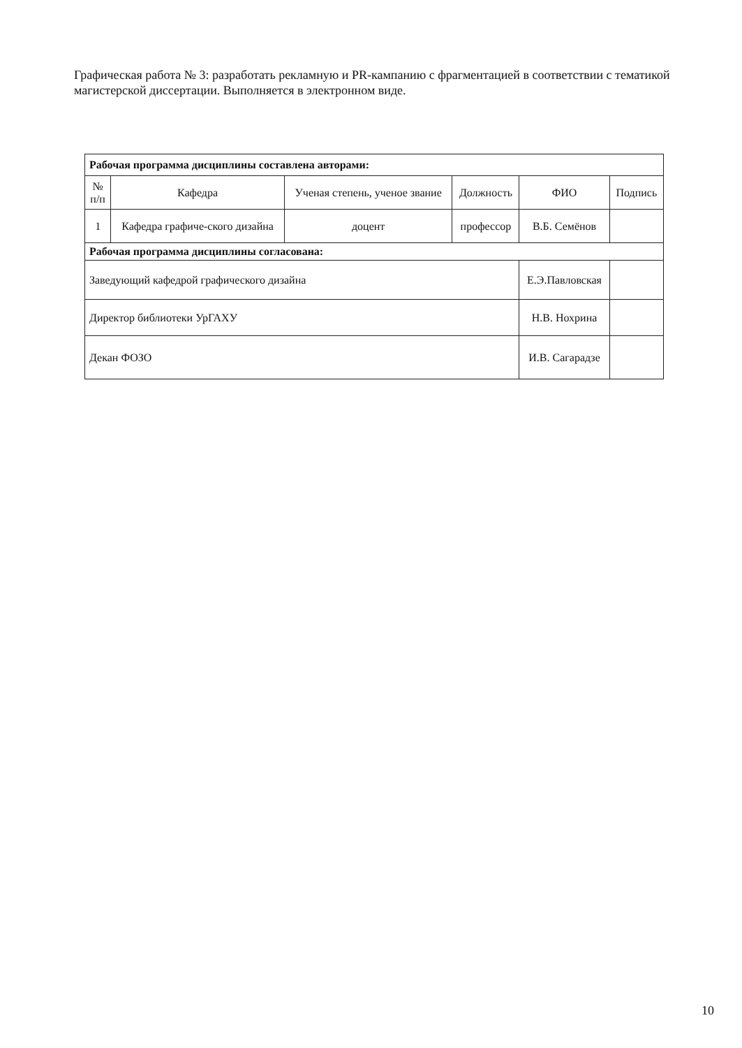Графическая работа № 3: разработать рекламную и PR-кампанию с фрагментацией в соответствии с тематикой магистерской диссертации. Выполняется в электронном виде.
| Рабочая программа дисциплины составлена авторами: | | | | | |
| № п/п | Кафедра | Ученая степень, ученое звание | Должность | ФИО | Подпись |
| 1 | Кафедра графиче-ского дизайна | доцент | профессор | В.Б. Семёнов | |
| Рабочая программа дисциплины согласована: | | | | | |
| Заведующий кафедрой графического дизайна | | | | Е.Э.Павловская | |
| Директор библиотеки УрГАХУ | | | | Н.В. Нохрина | |
| Декан ФОЗО | | | | И.В. Сагарадзе | |
10